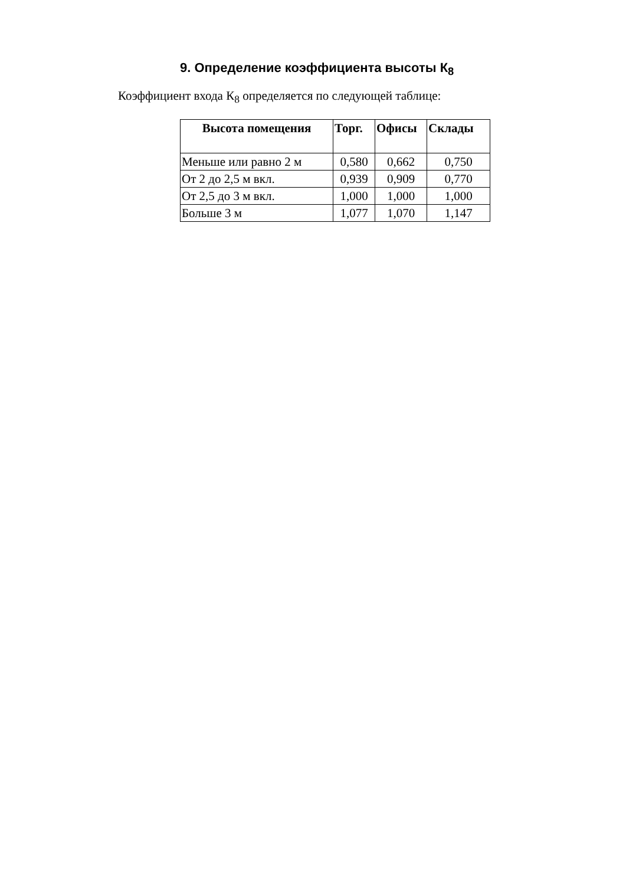9. Определение коэффициента высоты К<sub>8</sub>
Коэффициент входа К<sub>8</sub> определяется по следующей таблице:
| Высота помещения | Торг. | Офисы | Склады |
| --- | --- | --- | --- |
| Меньше или равно 2 м | 0,580 | 0,662 | 0,750 |
| От 2 до 2,5 м вкл. | 0,939 | 0,909 | 0,770 |
| От 2,5 до 3 м вкл. | 1,000 | 1,000 | 1,000 |
| Больше 3 м | 1,077 | 1,070 | 1,147 |